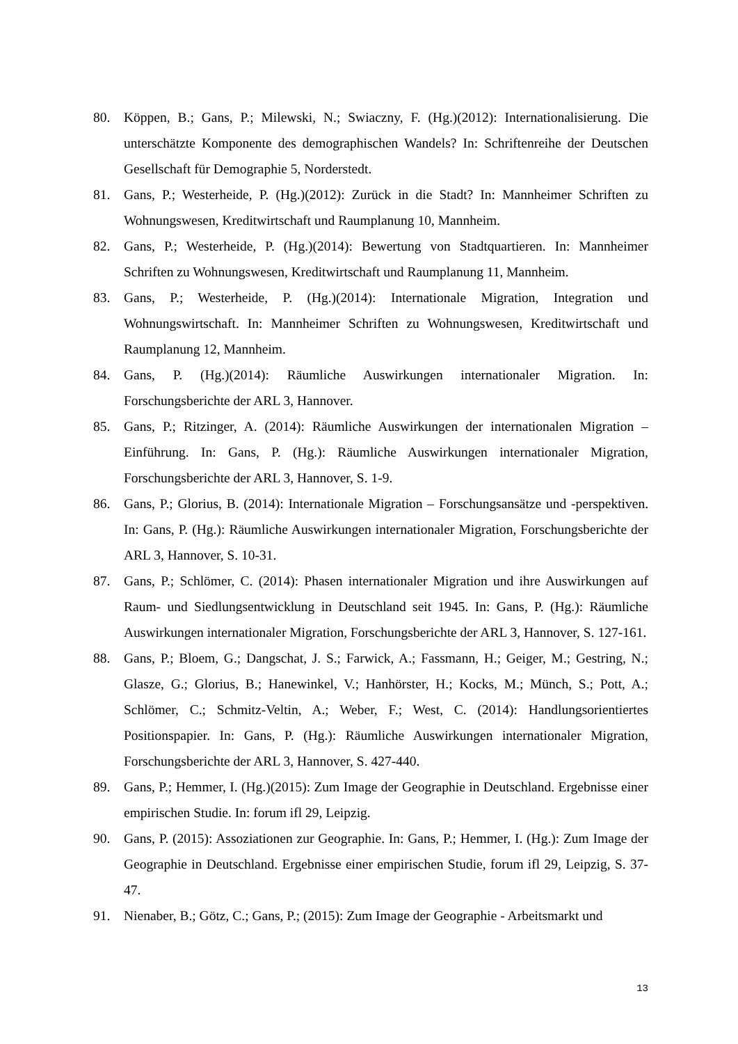80. Köppen, B.; Gans, P.; Milewski, N.; Swiaczny, F. (Hg.)(2012): Internationalisierung. Die unterschätzte Komponente des demographischen Wandels? In: Schriftenreihe der Deutschen Gesellschaft für Demographie 5, Norderstedt.
81. Gans, P.; Westerheide, P. (Hg.)(2012): Zurück in die Stadt? In: Mannheimer Schriften zu Wohnungswesen, Kreditwirtschaft und Raumplanung 10, Mannheim.
82. Gans, P.; Westerheide, P. (Hg.)(2014): Bewertung von Stadtquartieren. In: Mannheimer Schriften zu Wohnungswesen, Kreditwirtschaft und Raumplanung 11, Mannheim.
83. Gans, P.; Westerheide, P. (Hg.)(2014): Internationale Migration, Integration und Wohnungswirtschaft. In: Mannheimer Schriften zu Wohnungswesen, Kreditwirtschaft und Raumplanung 12, Mannheim.
84. Gans, P. (Hg.)(2014): Räumliche Auswirkungen internationaler Migration. In: Forschungsberichte der ARL 3, Hannover.
85. Gans, P.; Ritzinger, A. (2014): Räumliche Auswirkungen der internationalen Migration – Einführung. In: Gans, P. (Hg.): Räumliche Auswirkungen internationaler Migration, Forschungsberichte der ARL 3, Hannover, S. 1-9.
86. Gans, P.; Glorius, B. (2014): Internationale Migration – Forschungsansätze und -perspektiven. In: Gans, P. (Hg.): Räumliche Auswirkungen internationaler Migration, Forschungsberichte der ARL 3, Hannover, S. 10-31.
87. Gans, P.; Schlömer, C. (2014): Phasen internationaler Migration und ihre Auswirkungen auf Raum- und Siedlungsentwicklung in Deutschland seit 1945. In: Gans, P. (Hg.): Räumliche Auswirkungen internationaler Migration, Forschungsberichte der ARL 3, Hannover, S. 127-161.
88. Gans, P.; Bloem, G.; Dangschat, J. S.; Farwick, A.; Fassmann, H.; Geiger, M.; Gestring, N.; Glasze, G.; Glorius, B.; Hanewinkel, V.; Hanhörster, H.; Kocks, M.; Münch, S.; Pott, A.; Schlömer, C.; Schmitz-Veltin, A.; Weber, F.; West, C. (2014): Handlungsorientiertes Positionspapier. In: Gans, P. (Hg.): Räumliche Auswirkungen internationaler Migration, Forschungsberichte der ARL 3, Hannover, S. 427-440.
89. Gans, P.; Hemmer, I. (Hg.)(2015): Zum Image der Geographie in Deutschland. Ergebnisse einer empirischen Studie. In: forum ifl 29, Leipzig.
90. Gans, P. (2015): Assoziationen zur Geographie. In: Gans, P.; Hemmer, I. (Hg.): Zum Image der Geographie in Deutschland. Ergebnisse einer empirischen Studie, forum ifl 29, Leipzig, S. 37-47.
91. Nienaber, B.; Götz, C.; Gans, P.; (2015): Zum Image der Geographie - Arbeitsmarkt und
13